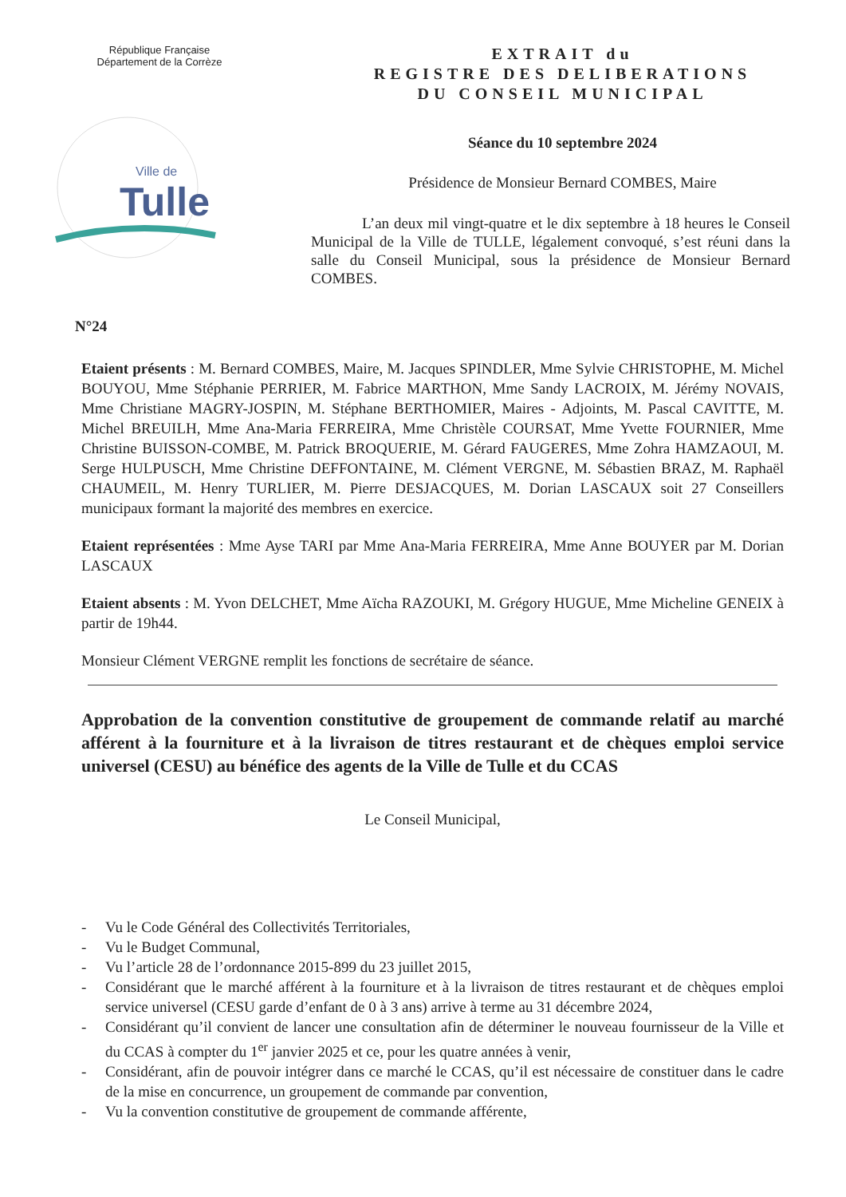République Française
Département de la Corrèze
Ville de
Tulle
EXTRAIT du
REGISTRE DES DELIBERATIONS
DU CONSEIL MUNICIPAL
Séance du 10 septembre 2024
Présidence de Monsieur Bernard COMBES, Maire
L’an deux mil vingt-quatre et le dix septembre à 18 heures le Conseil Municipal de la Ville de TULLE, légalement convoqué, s’est réuni dans la salle du Conseil Municipal, sous la présidence de Monsieur Bernard COMBES.
N°24
Etaient présents : M. Bernard COMBES, Maire, M. Jacques SPINDLER, Mme Sylvie CHRISTOPHE, M. Michel BOUYOU, Mme Stéphanie PERRIER, M. Fabrice MARTHON, Mme Sandy LACROIX, M. Jérémy NOVAIS, Mme Christiane MAGRY-JOSPIN, M. Stéphane BERTHOMIER, Maires - Adjoints, M. Pascal CAVITTE, M. Michel BREUILH, Mme Ana-Maria FERREIRA, Mme Christèle COURSAT, Mme Yvette FOURNIER, Mme Christine BUISSON-COMBE, M. Patrick BROQUERIE, M. Gérard FAUGERES, Mme Zohra HAMZAOUI, M. Serge HULPUSCH, Mme Christine DEFFONTAINE, M. Clément VERGNE, M. Sébastien BRAZ, M. Raphaël CHAUMEIL, M. Henry TURLIER, M. Pierre DESJACQUES, M. Dorian LASCAUX soit 27 Conseillers municipaux formant la majorité des membres en exercice.
Etaient représentées : Mme Ayse TARI par Mme Ana-Maria FERREIRA, Mme Anne BOUYER par M. Dorian LASCAUX
Etaient absents : M. Yvon DELCHET, Mme Aïcha RAZOUKI, M. Grégory HUGUE, Mme Micheline GENEIX à partir de 19h44.
Monsieur Clément VERGNE remplit les fonctions de secrétaire de séance.
Approbation de la convention constitutive de groupement de commande relatif au marché afférent à la fourniture et à la livraison de titres restaurant et de chèques emploi service universel (CESU) au bénéfice des agents de la Ville de Tulle et du CCAS
Le Conseil Municipal,
- Vu le Code Général des Collectivités Territoriales,
- Vu le Budget Communal,
- Vu l’article 28 de l’ordonnance 2015-899 du 23 juillet 2015,
- Considérant que le marché afférent à la fourniture et à la livraison de titres restaurant et de chèques emploi service universel (CESU garde d’enfant de 0 à 3 ans) arrive à terme au 31 décembre 2024,
- Considérant qu’il convient de lancer une consultation afin de déterminer le nouveau fournisseur de la Ville et du CCAS à compter du 1<sup>er</sup> janvier 2025 et ce, pour les quatre années à venir,
- Considérant, afin de pouvoir intégrer dans ce marché le CCAS, qu’il est nécessaire de constituer dans le cadre de la mise en concurrence, un groupement de commande par convention,
- Vu la convention constitutive de groupement de commande afférente,